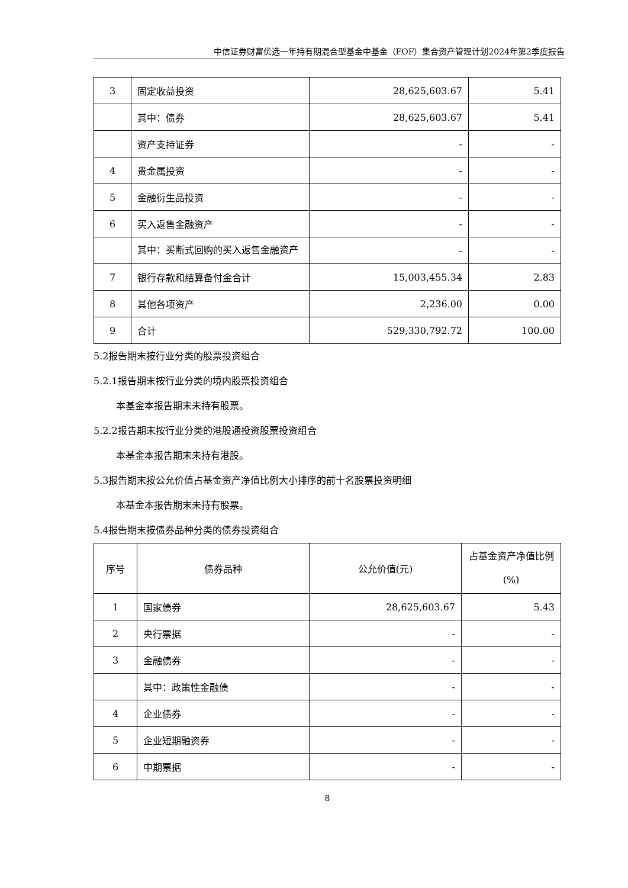中信证券财富优选一年持有期混合型基金中基金（FOF）集合资产管理计划2024年第2季度报告
| 3 | 固定收益投资 | 28,625,603.67 | 5.41 |
| | 其中：债券 | 28,625,603.67 | 5.41 |
| | 资产支持证券 | - | - |
| 4 | 贵金属投资 | - | - |
| 5 | 金融衍生品投资 | - | - |
| 6 | 买入返售金融资产 | - | - |
| | 其中：买断式回购的买入返售金融资产 | - | - |
| 7 | 银行存款和结算备付金合计 | 15,003,455.34 | 2.83 |
| 8 | 其他各项资产 | 2,236.00 | 0.00 |
| 9 | 合计 | 529,330,792.72 | 100.00 |
5.2报告期末按行业分类的股票投资组合
5.2.1报告期末按行业分类的境内股票投资组合
本基金本报告期末未持有股票。
5.2.2报告期末按行业分类的港股通投资股票投资组合
本基金本报告期末未持有港股。
5.3报告期末按公允价值占基金资产净值比例大小排序的前十名股票投资明细
本基金本报告期末未持有股票。
5.4报告期末按债券品种分类的债券投资组合
| 序号 | 债券品种 | 公允价值(元) | 占基金资产净值比例(%) |
| --- | --- | --- | --- |
| 1 | 国家债券 | 28,625,603.67 | 5.43 |
| 2 | 央行票据 | - | - |
| 3 | 金融债券 | - | - |
| | 其中：政策性金融债 | - | - |
| 4 | 企业债券 | - | - |
| 5 | 企业短期融资券 | - | - |
| 6 | 中期票据 | - | - |
8